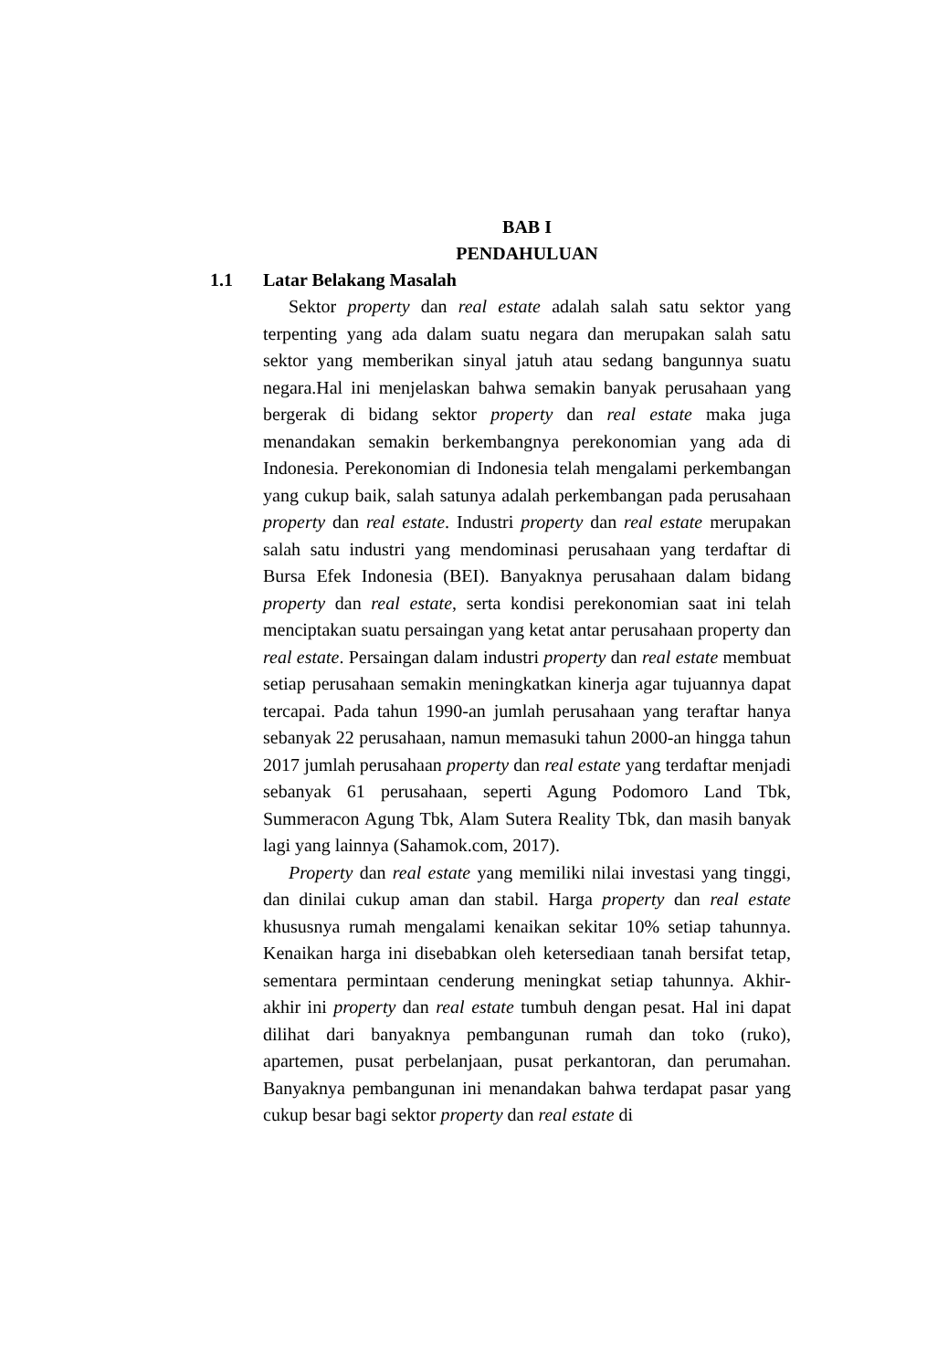BAB I
PENDAHULUAN
1.1 Latar Belakang Masalah
Sektor property dan real estate adalah salah satu sektor yang terpenting yang ada dalam suatu negara dan merupakan salah satu sektor yang memberikan sinyal jatuh atau sedang bangunnya suatu negara.Hal ini menjelaskan bahwa semakin banyak perusahaan yang bergerak di bidang sektor property dan real estate maka juga menandakan semakin berkembangnya perekonomian yang ada di Indonesia. Perekonomian di Indonesia telah mengalami perkembangan yang cukup baik, salah satunya adalah perkembangan pada perusahaan property dan real estate. Industri property dan real estate merupakan salah satu industri yang mendominasi perusahaan yang terdaftar di Bursa Efek Indonesia (BEI). Banyaknya perusahaan dalam bidang property dan real estate, serta kondisi perekonomian saat ini telah menciptakan suatu persaingan yang ketat antar perusahaan property dan real estate. Persaingan dalam industri property dan real estate membuat setiap perusahaan semakin meningkatkan kinerja agar tujuannya dapat tercapai. Pada tahun 1990-an jumlah perusahaan yang teraftar hanya sebanyak 22 perusahaan, namun memasuki tahun 2000-an hingga tahun 2017 jumlah perusahaan property dan real estate yang terdaftar menjadi sebanyak 61 perusahaan, seperti Agung Podomoro Land Tbk, Summeracon Agung Tbk, Alam Sutera Reality Tbk, dan masih banyak lagi yang lainnya (Sahamok.com, 2017).
Property dan real estate yang memiliki nilai investasi yang tinggi, dan dinilai cukup aman dan stabil. Harga property dan real estate khususnya rumah mengalami kenaikan sekitar 10% setiap tahunnya. Kenaikan harga ini disebabkan oleh ketersediaan tanah bersifat tetap, sementara permintaan cenderung meningkat setiap tahunnya. Akhir-akhir ini property dan real estate tumbuh dengan pesat. Hal ini dapat dilihat dari banyaknya pembangunan rumah dan toko (ruko), apartemen, pusat perbelanjaan, pusat perkantoran, dan perumahan. Banyaknya pembangunan ini menandakan bahwa terdapat pasar yang cukup besar bagi sektor property dan real estate di